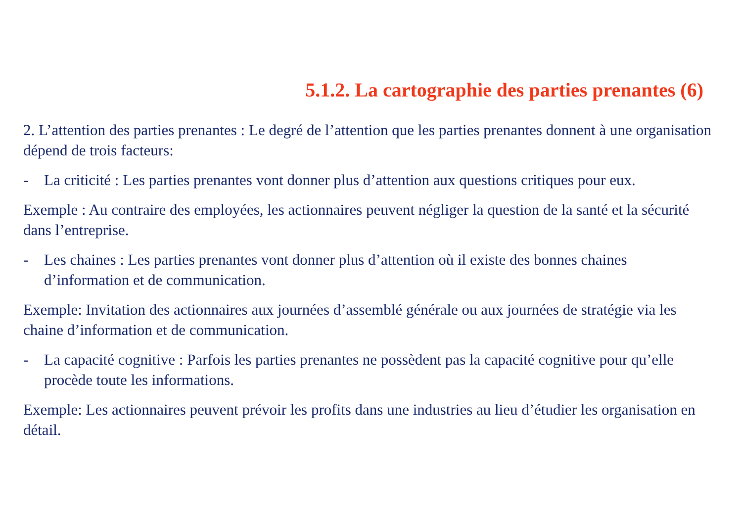5.1.2. La cartographie des parties prenantes (6)
2. L’attention des parties prenantes : Le degré de l’attention que les parties prenantes donnent à une organisation dépend de trois facteurs:
- La criticité : Les parties prenantes vont donner plus d’attention aux questions critiques pour eux.
Exemple : Au contraire des employées, les actionnaires peuvent négliger la question de la santé et la sécurité dans l’entreprise.
- Les chaines : Les parties prenantes vont donner plus d’attention où il existe des bonnes chaines d’information et de communication.
Exemple: Invitation des actionnaires aux journées d’assemblé générale ou aux journées de stratégie via les chaine d’information et de communication.
- La capacité cognitive : Parfois les parties prenantes ne possèdent pas la capacité cognitive pour qu’elle procède toute les informations.
Exemple: Les actionnaires peuvent prévoir les profits dans une industries au lieu d’étudier les organisation en détail.